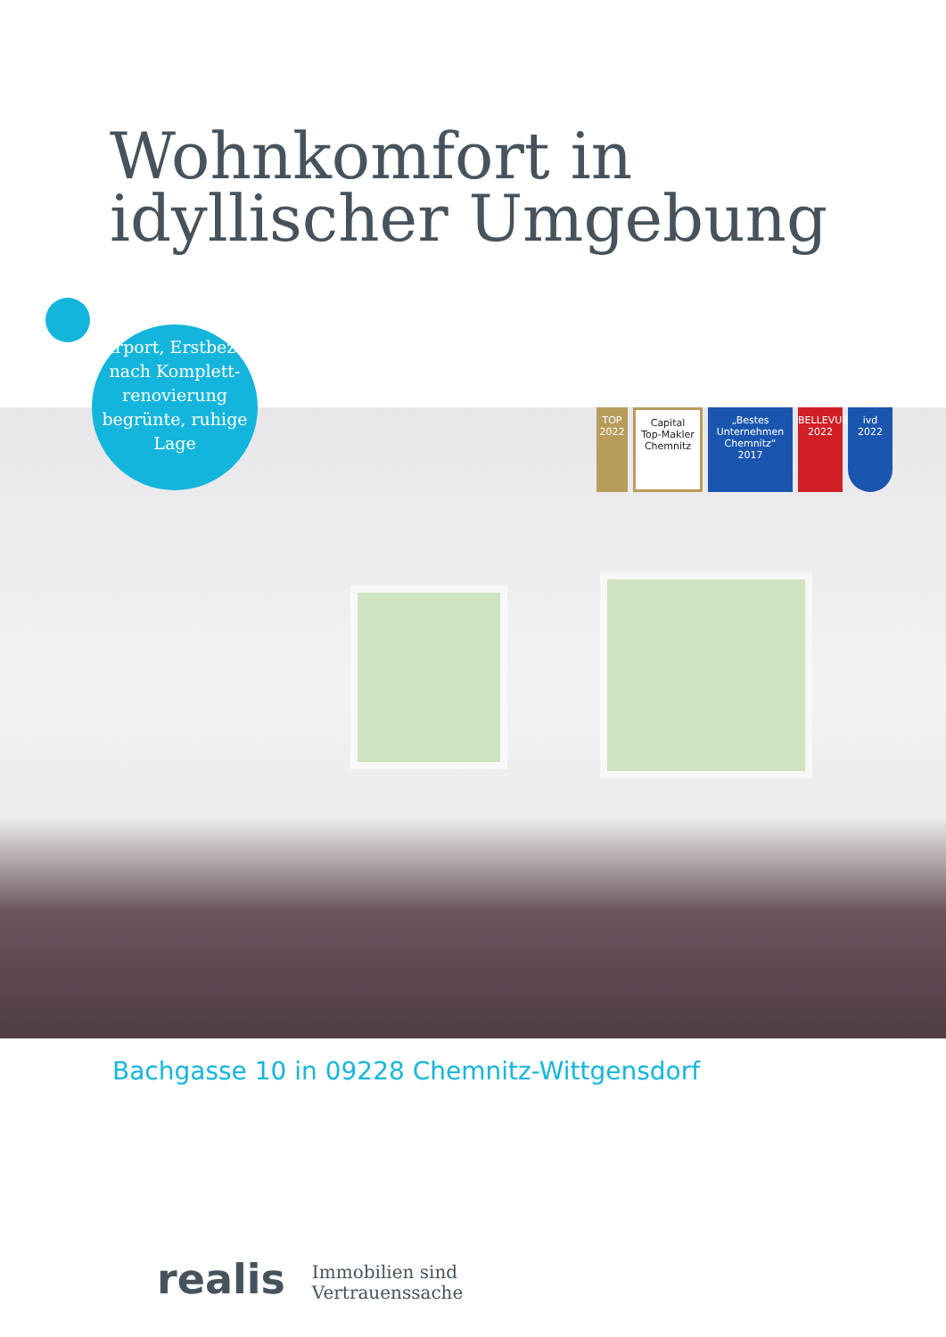Wohnkomfort in idyllischer Umgebung
Carport, Erstbezug nach Komplett-renovierung begrünte, ruhige Lage
TOP 2022
Capital
Top-Makler Chemnitz
„Bestes Unternehmen Chemnitz“
2017
BELLEVUE
2022
ivd
2022
Bachgasse 10 in 09228 Chemnitz-Wittgensdorf
realis
Immobilien sind
Vertrauenssache